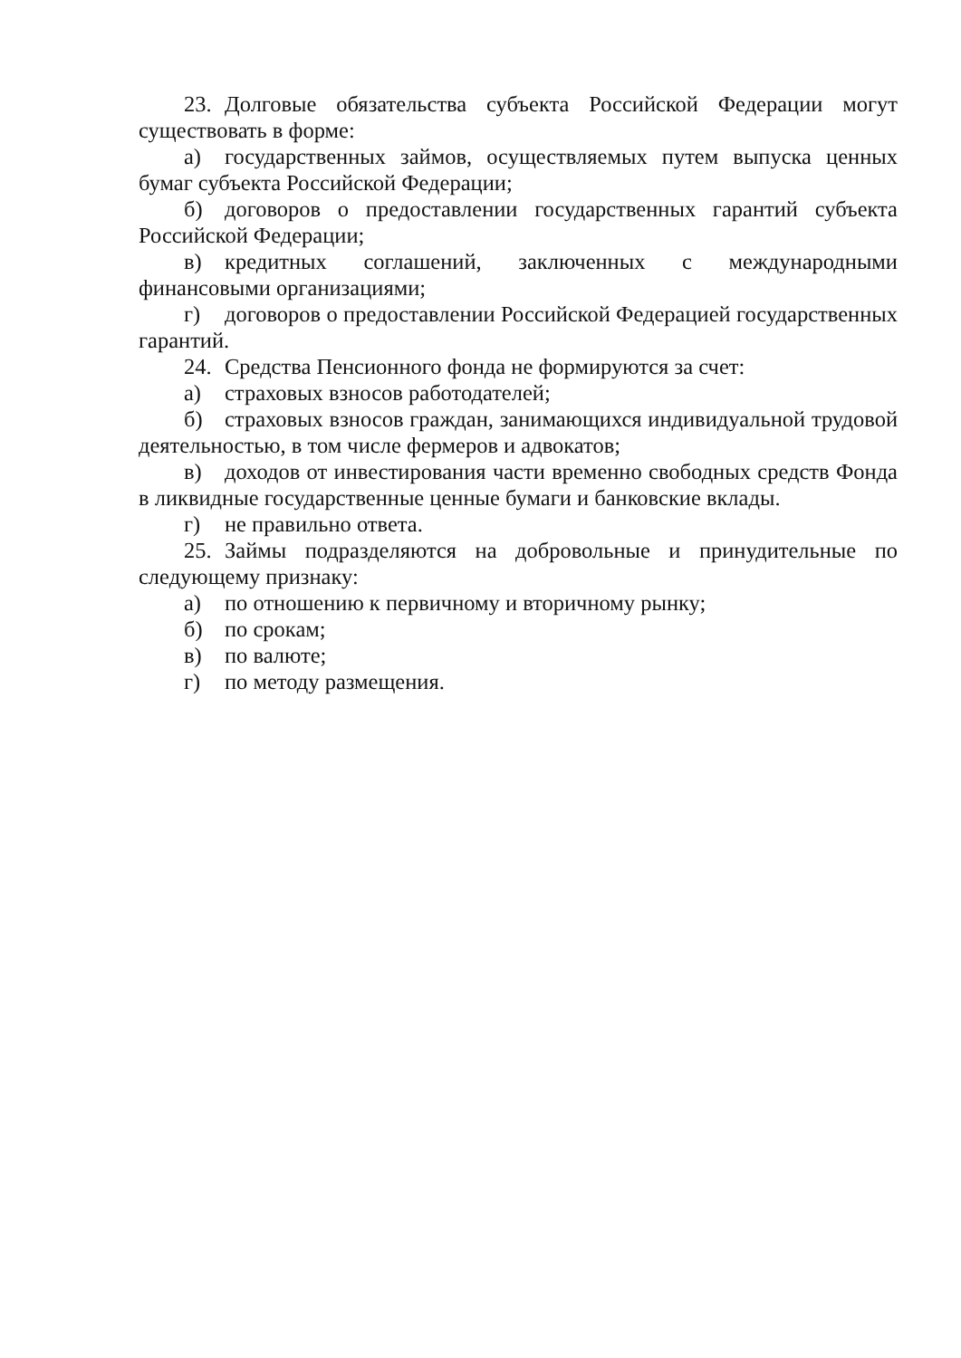23. Долговые обязательства субъекта Российской Федерации могут существовать в форме:
а) государственных займов, осуществляемых путем выпуска ценных бумаг субъекта Российской Федерации;
б) договоров о предоставлении государственных гарантий субъекта Российской Федерации;
в) кредитных соглашений, заключенных с международными финансовыми организациями;
г) договоров о предоставлении Российской Федерацией государственных гарантий.
24. Средства Пенсионного фонда не формируются за счет:
а) страховых взносов работодателей;
б) страховых взносов граждан, занимающихся индивидуальной трудовой деятельностью, в том числе фермеров и адвокатов;
в) доходов от инвестирования части временно свободных средств Фонда в ликвидные государственные ценные бумаги и банковские вклады.
г) не правильно ответа.
25. Займы подразделяются на добровольные и принудительные по следующему признаку:
а) по отношению к первичному и вторичному рынку;
б) по срокам;
в) по валюте;
г) по методу размещения.